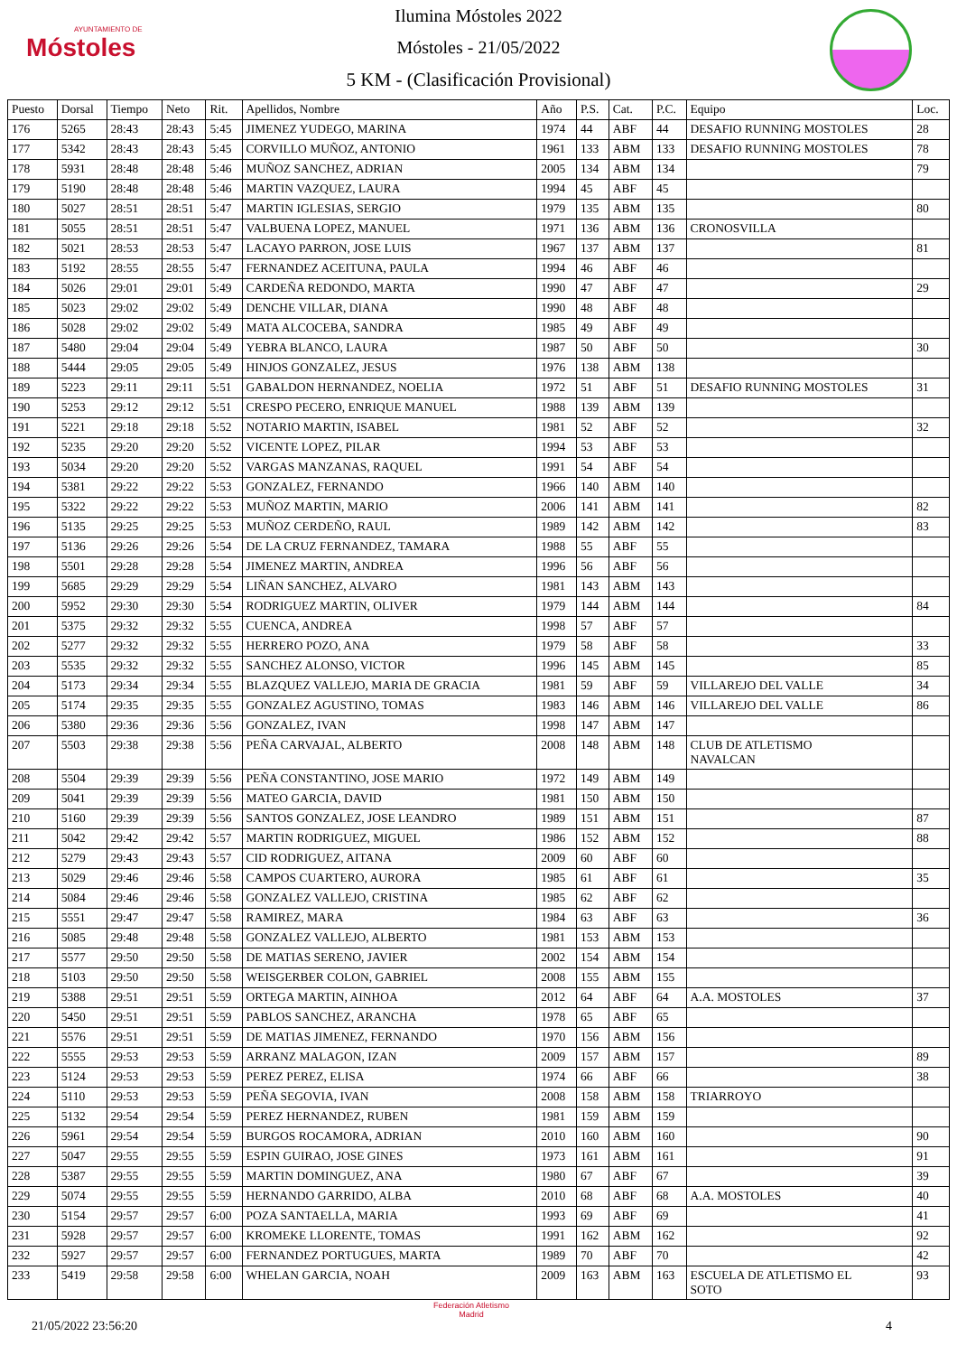AYUNTAMIENTO DE
Móstoles
Ilumina Móstoles 2022
Móstoles - 21/05/2022
5 KM - (Clasificación Provisional)
| Puesto | Dorsal | Tiempo | Neto | Rit. | Apellidos, Nombre | Año | P.S. | Cat. | P.C. | Equipo | Loc. |
| --- | --- | --- | --- | --- | --- | --- | --- | --- | --- | --- | --- |
| 176 | 5265 | 28:43 | 28:43 | 5:45 | JIMENEZ YUDEGO, MARINA | 1974 | 44 | ABF | 44 | DESAFIO RUNNING MOSTOLES | 28 |
| 177 | 5342 | 28:43 | 28:43 | 5:45 | CORVILLO MUÑOZ, ANTONIO | 1961 | 133 | ABM | 133 | DESAFIO RUNNING MOSTOLES | 78 |
| 178 | 5931 | 28:48 | 28:48 | 5:46 | MUÑOZ SANCHEZ, ADRIAN | 2005 | 134 | ABM | 134 | | 79 |
| 179 | 5190 | 28:48 | 28:48 | 5:46 | MARTIN VAZQUEZ, LAURA | 1994 | 45 | ABF | 45 | | |
| 180 | 5027 | 28:51 | 28:51 | 5:47 | MARTIN IGLESIAS, SERGIO | 1979 | 135 | ABM | 135 | | 80 |
| 181 | 5055 | 28:51 | 28:51 | 5:47 | VALBUENA LOPEZ, MANUEL | 1971 | 136 | ABM | 136 | CRONOSVILLA | |
| 182 | 5021 | 28:53 | 28:53 | 5:47 | LACAYO PARRON, JOSE LUIS | 1967 | 137 | ABM | 137 | | 81 |
| 183 | 5192 | 28:55 | 28:55 | 5:47 | FERNANDEZ ACEITUNA, PAULA | 1994 | 46 | ABF | 46 | | |
| 184 | 5026 | 29:01 | 29:01 | 5:49 | CARDEÑA REDONDO, MARTA | 1990 | 47 | ABF | 47 | | 29 |
| 185 | 5023 | 29:02 | 29:02 | 5:49 | DENCHE VILLAR, DIANA | 1990 | 48 | ABF | 48 | | |
| 186 | 5028 | 29:02 | 29:02 | 5:49 | MATA ALCOCEBA, SANDRA | 1985 | 49 | ABF | 49 | | |
| 187 | 5480 | 29:04 | 29:04 | 5:49 | YEBRA BLANCO, LAURA | 1987 | 50 | ABF | 50 | | 30 |
| 188 | 5444 | 29:05 | 29:05 | 5:49 | HINJOS GONZALEZ, JESUS | 1976 | 138 | ABM | 138 | | |
| 189 | 5223 | 29:11 | 29:11 | 5:51 | GABALDON HERNANDEZ, NOELIA | 1972 | 51 | ABF | 51 | DESAFIO RUNNING MOSTOLES | 31 |
| 190 | 5253 | 29:12 | 29:12 | 5:51 | CRESPO PECERO, ENRIQUE MANUEL | 1988 | 139 | ABM | 139 | | |
| 191 | 5221 | 29:18 | 29:18 | 5:52 | NOTARIO MARTIN, ISABEL | 1981 | 52 | ABF | 52 | | 32 |
| 192 | 5235 | 29:20 | 29:20 | 5:52 | VICENTE LOPEZ, PILAR | 1994 | 53 | ABF | 53 | | |
| 193 | 5034 | 29:20 | 29:20 | 5:52 | VARGAS MANZANAS, RAQUEL | 1991 | 54 | ABF | 54 | | |
| 194 | 5381 | 29:22 | 29:22 | 5:53 | GONZALEZ, FERNANDO | 1966 | 140 | ABM | 140 | | |
| 195 | 5322 | 29:22 | 29:22 | 5:53 | MUÑOZ MARTIN, MARIO | 2006 | 141 | ABM | 141 | | 82 |
| 196 | 5135 | 29:25 | 29:25 | 5:53 | MUÑOZ CERDEÑO, RAUL | 1989 | 142 | ABM | 142 | | 83 |
| 197 | 5136 | 29:26 | 29:26 | 5:54 | DE LA CRUZ FERNANDEZ, TAMARA | 1988 | 55 | ABF | 55 | | |
| 198 | 5501 | 29:28 | 29:28 | 5:54 | JIMENEZ MARTIN, ANDREA | 1996 | 56 | ABF | 56 | | |
| 199 | 5685 | 29:29 | 29:29 | 5:54 | LIÑAN SANCHEZ, ALVARO | 1981 | 143 | ABM | 143 | | |
| 200 | 5952 | 29:30 | 29:30 | 5:54 | RODRIGUEZ MARTIN, OLIVER | 1979 | 144 | ABM | 144 | | 84 |
| 201 | 5375 | 29:32 | 29:32 | 5:55 | CUENCA, ANDREA | 1998 | 57 | ABF | 57 | | |
| 202 | 5277 | 29:32 | 29:32 | 5:55 | HERRERO POZO, ANA | 1979 | 58 | ABF | 58 | | 33 |
| 203 | 5535 | 29:32 | 29:32 | 5:55 | SANCHEZ ALONSO, VICTOR | 1996 | 145 | ABM | 145 | | 85 |
| 204 | 5173 | 29:34 | 29:34 | 5:55 | BLAZQUEZ VALLEJO, MARIA DE GRACIA | 1981 | 59 | ABF | 59 | VILLAREJO DEL VALLE | 34 |
| 205 | 5174 | 29:35 | 29:35 | 5:55 | GONZALEZ AGUSTINO, TOMAS | 1983 | 146 | ABM | 146 | VILLAREJO DEL VALLE | 86 |
| 206 | 5380 | 29:36 | 29:36 | 5:56 | GONZALEZ, IVAN | 1998 | 147 | ABM | 147 | | |
| 207 | 5503 | 29:38 | 29:38 | 5:56 | PEÑA CARVAJAL, ALBERTO | 2008 | 148 | ABM | 148 | CLUB DE ATLETISMO NAVALCAN | |
| 208 | 5504 | 29:39 | 29:39 | 5:56 | PEÑA CONSTANTINO, JOSE MARIO | 1972 | 149 | ABM | 149 | | |
| 209 | 5041 | 29:39 | 29:39 | 5:56 | MATEO GARCIA, DAVID | 1981 | 150 | ABM | 150 | | |
| 210 | 5160 | 29:39 | 29:39 | 5:56 | SANTOS GONZALEZ, JOSE LEANDRO | 1989 | 151 | ABM | 151 | | 87 |
| 211 | 5042 | 29:42 | 29:42 | 5:57 | MARTIN RODRIGUEZ, MIGUEL | 1986 | 152 | ABM | 152 | | 88 |
| 212 | 5279 | 29:43 | 29:43 | 5:57 | CID RODRIGUEZ, AITANA | 2009 | 60 | ABF | 60 | | |
| 213 | 5029 | 29:46 | 29:46 | 5:58 | CAMPOS CUARTERO, AURORA | 1985 | 61 | ABF | 61 | | 35 |
| 214 | 5084 | 29:46 | 29:46 | 5:58 | GONZALEZ VALLEJO, CRISTINA | 1985 | 62 | ABF | 62 | | |
| 215 | 5551 | 29:47 | 29:47 | 5:58 | RAMIREZ, MARA | 1984 | 63 | ABF | 63 | | 36 |
| 216 | 5085 | 29:48 | 29:48 | 5:58 | GONZALEZ VALLEJO, ALBERTO | 1981 | 153 | ABM | 153 | | |
| 217 | 5577 | 29:50 | 29:50 | 5:58 | DE MATIAS SERENO, JAVIER | 2002 | 154 | ABM | 154 | | |
| 218 | 5103 | 29:50 | 29:50 | 5:58 | WEISGERBER COLON, GABRIEL | 2008 | 155 | ABM | 155 | | |
| 219 | 5388 | 29:51 | 29:51 | 5:59 | ORTEGA MARTIN, AINHOA | 2012 | 64 | ABF | 64 | A.A. MOSTOLES | 37 |
| 220 | 5450 | 29:51 | 29:51 | 5:59 | PABLOS SANCHEZ, ARANCHA | 1978 | 65 | ABF | 65 | | |
| 221 | 5576 | 29:51 | 29:51 | 5:59 | DE MATIAS JIMENEZ, FERNANDO | 1970 | 156 | ABM | 156 | | |
| 222 | 5555 | 29:53 | 29:53 | 5:59 | ARRANZ MALAGON, IZAN | 2009 | 157 | ABM | 157 | | 89 |
| 223 | 5124 | 29:53 | 29:53 | 5:59 | PEREZ PEREZ, ELISA | 1974 | 66 | ABF | 66 | | 38 |
| 224 | 5110 | 29:53 | 29:53 | 5:59 | PEÑA SEGOVIA, IVAN | 2008 | 158 | ABM | 158 | TRIARROYO | |
| 225 | 5132 | 29:54 | 29:54 | 5:59 | PEREZ HERNANDEZ, RUBEN | 1981 | 159 | ABM | 159 | | |
| 226 | 5961 | 29:54 | 29:54 | 5:59 | BURGOS ROCAMORA, ADRIAN | 2010 | 160 | ABM | 160 | | 90 |
| 227 | 5047 | 29:55 | 29:55 | 5:59 | ESPIN GUIRAO, JOSE GINES | 1973 | 161 | ABM | 161 | | 91 |
| 228 | 5387 | 29:55 | 29:55 | 5:59 | MARTIN DOMINGUEZ, ANA | 1980 | 67 | ABF | 67 | | 39 |
| 229 | 5074 | 29:55 | 29:55 | 5:59 | HERNANDO GARRIDO, ALBA | 2010 | 68 | ABF | 68 | A.A. MOSTOLES | 40 |
| 230 | 5154 | 29:57 | 29:57 | 6:00 | POZA SANTAELLA, MARIA | 1993 | 69 | ABF | 69 | | 41 |
| 231 | 5928 | 29:57 | 29:57 | 6:00 | KROMEKE LLORENTE, TOMAS | 1991 | 162 | ABM | 162 | | 92 |
| 232 | 5927 | 29:57 | 29:57 | 6:00 | FERNANDEZ PORTUGUES, MARTA | 1989 | 70 | ABF | 70 | | 42 |
| 233 | 5419 | 29:58 | 29:58 | 6:00 | WHELAN GARCIA, NOAH | 2009 | 163 | ABM | 163 | ESCUELA DE ATLETISMO EL SOTO | 93 |
21/05/2022 23:56:20
Federación Atletismo
Madrid
4